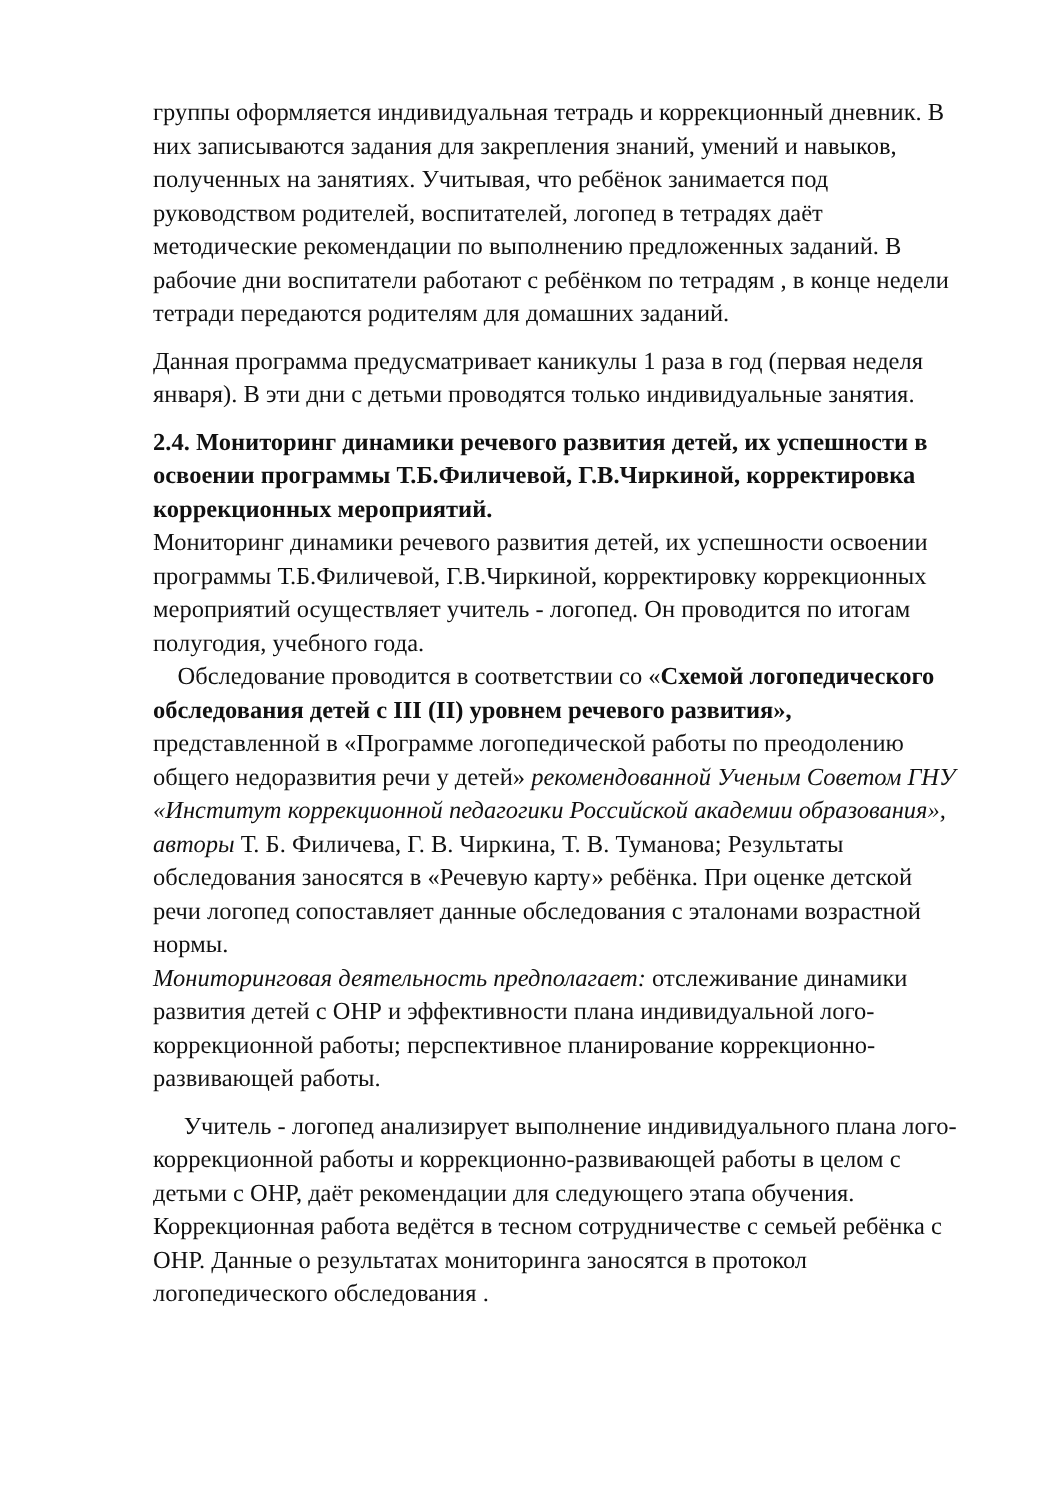группы оформляется индивидуальная тетрадь и коррекционный дневник. В них записываются задания для закрепления знаний, умений и навыков, полученных на занятиях. Учитывая, что ребёнок занимается под руководством родителей, воспитателей, логопед в тетрадях даёт методические рекомендации по выполнению предложенных заданий. В рабочие дни воспитатели работают с ребёнком по тетрадям , в конце недели тетради передаются родителям для домашних заданий.
Данная программа предусматривает каникулы 1 раза в год (первая неделя января). В эти дни с детьми проводятся только индивидуальные занятия.
2.4. Мониторинг динамики речевого развития детей, их успешности в освоении программы Т.Б.Филичевой, Г.В.Чиркиной, корректировка коррекционных мероприятий.
Мониторинг динамики речевого развития детей, их успешности освоении программы Т.Б.Филичевой, Г.В.Чиркиной, корректировку коррекционных мероприятий осуществляет учитель - логопед. Он проводится по итогам полугодия, учебного года.
Обследование проводится в соответствии со «Схемой логопедического обследования детей с III (II) уровнем речевого развития», представленной в «Программе логопедической работы по преодолению общего недоразвития речи у детей» рекомендованной Ученым Советом ГНУ «Институт коррекционной педагогики Российской академии образования», авторы Т. Б. Филичева, Г. В. Чиркина, Т. В. Туманова; Результаты обследования заносятся в «Речевую карту» ребёнка. При оценке детской речи логопед сопоставляет данные обследования с эталонами возрастной нормы.
Мониторинговая деятельность предполагает: отслеживание динамики развития детей с ОНР и эффективности плана индивидуальной лого-коррекционной работы; перспективное планирование коррекционно-развивающей работы.
Учитель - логопед анализирует выполнение индивидуального плана лого-коррекционной работы и коррекционно-развивающей работы в целом с детьми с ОНР, даёт рекомендации для следующего этапа обучения. Коррекционная работа ведётся в тесном сотрудничестве с семьей ребёнка с ОНР. Данные о результатах мониторинга заносятся в протокол логопедического обследования .